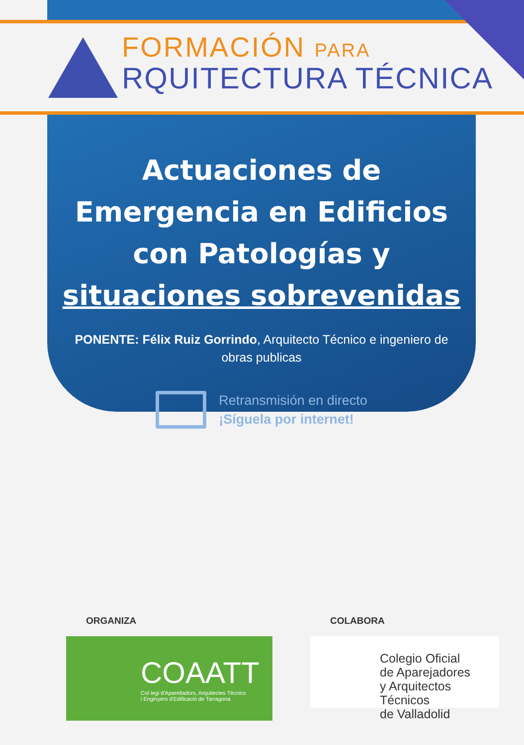FORMACIÓN PARA
RQUITECTURA TÉCNICA
Actuaciones de Emergencia en Edificios con Patologías y situaciones sobrevenidas
PONENTE: Félix Ruiz Gorrindo, Arquitecto Técnico e ingeniero de obras publicas
Retransmisión en directo
¡Síguela por internet!
ORGANIZA
COAATT
Col·legi d'Aparelladors, Arquitectes Tècnics
i Enginyers d'Edificació de Tarragona
COLABORA
Colegio Oficial
de Aparejadores
y Arquitectos Técnicos
de Valladolid